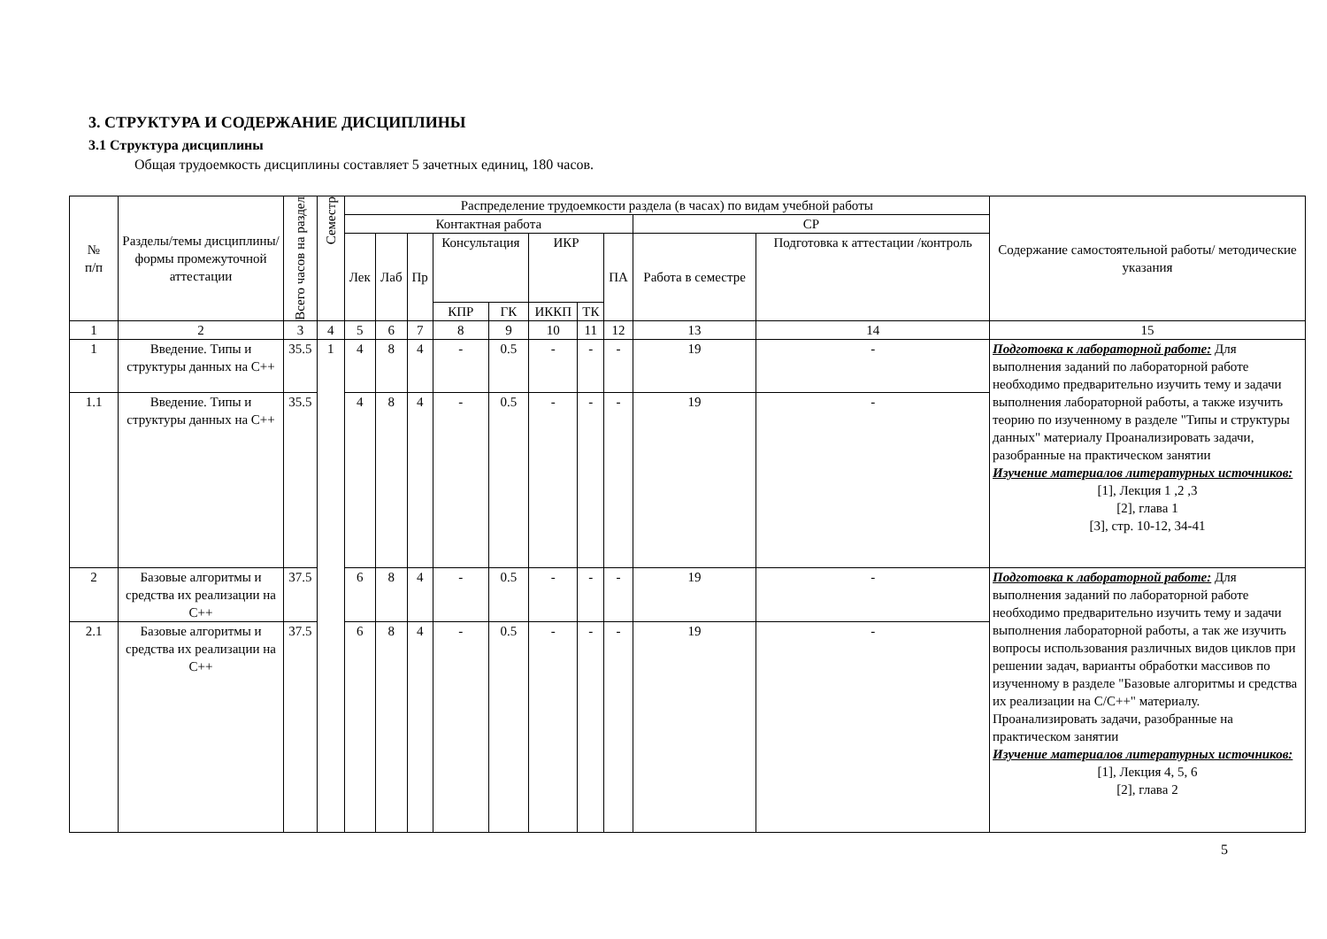3. СТРУКТУРА И СОДЕРЖАНИЕ ДИСЦИПЛИНЫ
3.1 Структура дисциплины
Общая трудоемкость дисциплины составляет 5 зачетных единиц, 180 часов.
| № п/п | Разделы/темы дисциплины/формы промежуточной аттестации | Всего часов на раздел | Семестр | Распределение трудоемкости раздела (в часах) по видам учебной работы | | | | | | | | | | Содержание самостоятельной работы/ методические указания |
| --- | --- | --- | --- | --- | --- | --- | --- | --- | --- | --- | --- | --- | --- | --- |
| | | | | Контактная работа | | | | | | | | СР | | |
| | | | | Лек | Лаб | Пр | Консультация | | ИКР | | ПА | Работа в семестре | Подготовка к аттестации /контроль | |
| | | | | | | | КПР | ГК | ИККП | ТК | | | | |
| 1 | 2 | 3 | 4 | 5 | 6 | 7 | 8 | 9 | 10 | 11 | 12 | 13 | 14 | 15 |
| 1 | Введение. Типы и структуры данных на С++ | 35.5 | 1 | 4 | 8 | 4 | - | 0.5 | - | - | - | 19 | - | Подготовка к лабораторной работе: Для выполнения заданий по лабораторной работе необходимо предварительно изучить тему и задачи выполнения лабораторной работы, а также изучить теорию по изученному в разделе "Типы и структуры данных" материалу Проанализировать задачи, разобранные на практическом занятии Изучение материалов литературных источников: [1], Лекция 1 ,2 ,3 [2], глава 1 [3], стр. 10-12, 34-41 |
| 1.1 | Введение. Типы и структуры данных на С++ | 35.5 | | 4 | 8 | 4 | - | 0.5 | - | - | - | 19 | - | |
| 2 | Базовые алгоритмы и средства их реализации на С++ | 37.5 | | 6 | 8 | 4 | - | 0.5 | - | - | - | 19 | - | Подготовка к лабораторной работе: Для выполнения заданий по лабораторной работе необходимо предварительно изучить тему и задачи выполнения лабораторной работы, а так же изучить вопросы использования различных видов циклов при решении задач, варианты обработки массивов по изученному в разделе "Базовые алгоритмы и средства их реализации на С/С++" материалу. Проанализировать задачи, разобранные на практическом занятии Изучение материалов литературных источников: [1], Лекция 4, 5, 6 [2], глава 2 |
| 2.1 | Базовые алгоритмы и средства их реализации на С++ | 37.5 | | 6 | 8 | 4 | - | 0.5 | - | - | - | 19 | - | |
5